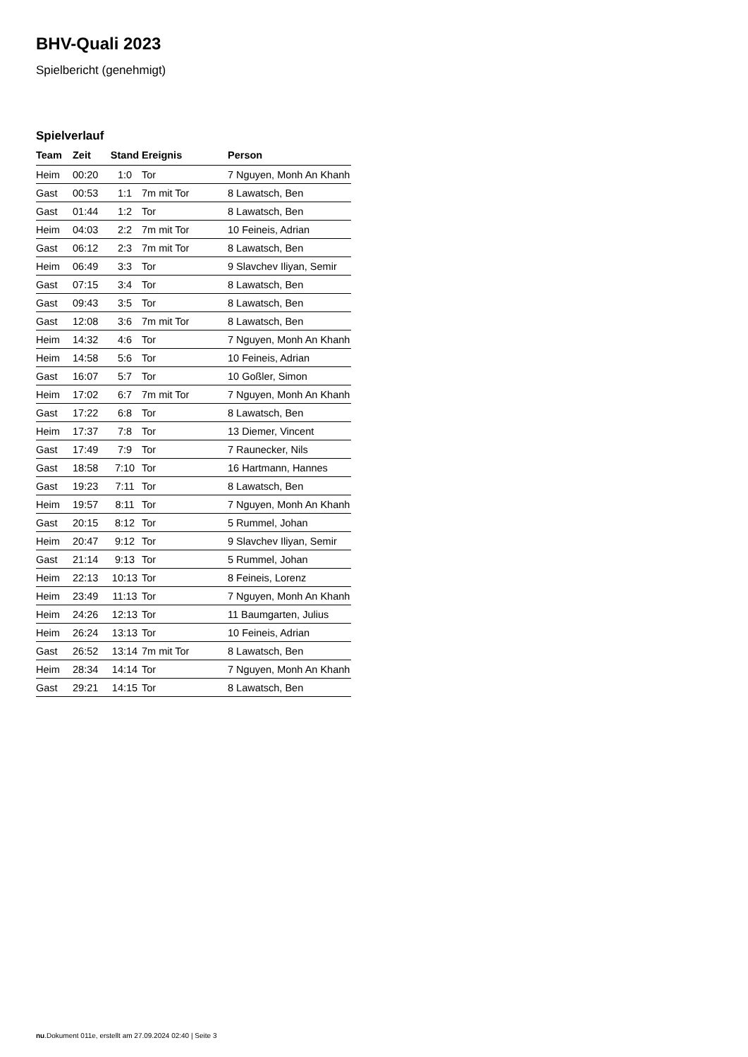BHV-Quali 2023
Spielbericht (genehmigt)
Spielverlauf
| Team | Zeit | Stand | Ereignis | Person |
| --- | --- | --- | --- | --- |
| Heim | 00:20 | 1:0 | Tor | 7 Nguyen, Monh An Khanh |
| Gast | 00:53 | 1:1 | 7m mit Tor | 8 Lawatsch, Ben |
| Gast | 01:44 | 1:2 | Tor | 8 Lawatsch, Ben |
| Heim | 04:03 | 2:2 | 7m mit Tor | 10 Feineis, Adrian |
| Gast | 06:12 | 2:3 | 7m mit Tor | 8 Lawatsch, Ben |
| Heim | 06:49 | 3:3 | Tor | 9 Slavchev Iliyan, Semir |
| Gast | 07:15 | 3:4 | Tor | 8 Lawatsch, Ben |
| Gast | 09:43 | 3:5 | Tor | 8 Lawatsch, Ben |
| Gast | 12:08 | 3:6 | 7m mit Tor | 8 Lawatsch, Ben |
| Heim | 14:32 | 4:6 | Tor | 7 Nguyen, Monh An Khanh |
| Heim | 14:58 | 5:6 | Tor | 10 Feineis, Adrian |
| Gast | 16:07 | 5:7 | Tor | 10 Goßler, Simon |
| Heim | 17:02 | 6:7 | 7m mit Tor | 7 Nguyen, Monh An Khanh |
| Gast | 17:22 | 6:8 | Tor | 8 Lawatsch, Ben |
| Heim | 17:37 | 7:8 | Tor | 13 Diemer, Vincent |
| Gast | 17:49 | 7:9 | Tor | 7 Raunecker, Nils |
| Gast | 18:58 | 7:10 | Tor | 16 Hartmann, Hannes |
| Gast | 19:23 | 7:11 | Tor | 8 Lawatsch, Ben |
| Heim | 19:57 | 8:11 | Tor | 7 Nguyen, Monh An Khanh |
| Gast | 20:15 | 8:12 | Tor | 5 Rummel, Johan |
| Heim | 20:47 | 9:12 | Tor | 9 Slavchev Iliyan, Semir |
| Gast | 21:14 | 9:13 | Tor | 5 Rummel, Johan |
| Heim | 22:13 | 10:13 | Tor | 8 Feineis, Lorenz |
| Heim | 23:49 | 11:13 | Tor | 7 Nguyen, Monh An Khanh |
| Heim | 24:26 | 12:13 | Tor | 11 Baumgarten, Julius |
| Heim | 26:24 | 13:13 | Tor | 10 Feineis, Adrian |
| Gast | 26:52 | 13:14 | 7m mit Tor | 8 Lawatsch, Ben |
| Heim | 28:34 | 14:14 | Tor | 7 Nguyen, Monh An Khanh |
| Gast | 29:21 | 14:15 | Tor | 8 Lawatsch, Ben |
nu.Dokument 011e, erstellt am 27.09.2024 02:40 | Seite 3